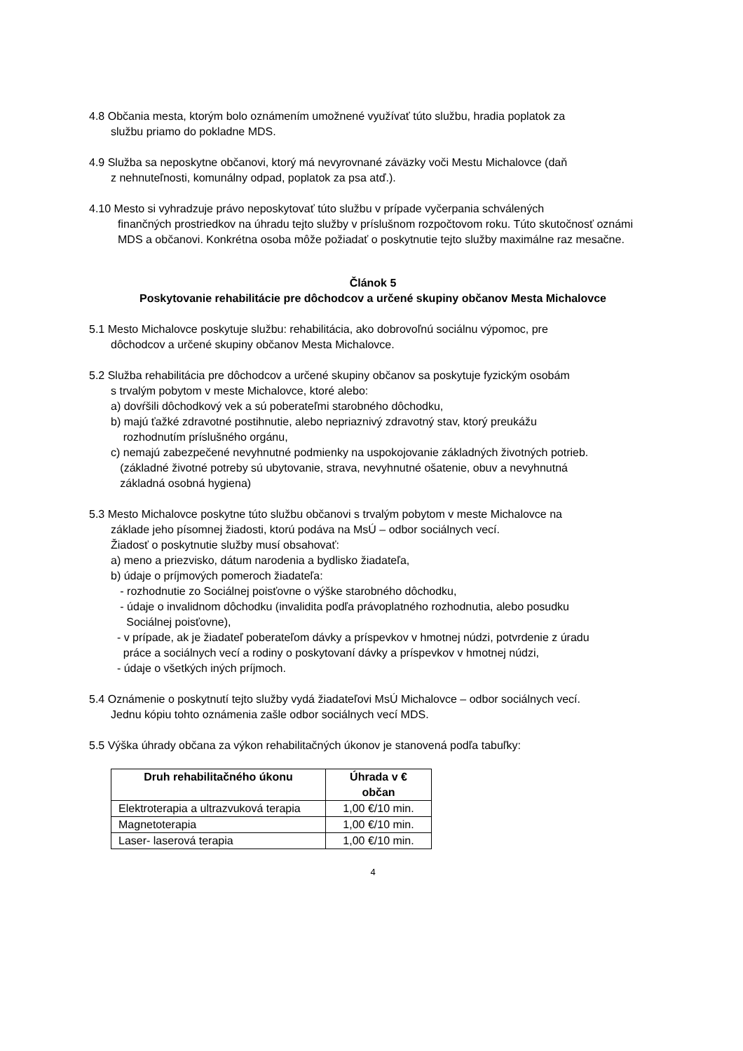4.8 Občania mesta, ktorým bolo oznámením umožnené využívať túto službu, hradia poplatok za
službu priamo do pokladne MDS.
4.9 Služba sa neposkytne občanovi, ktorý má nevyrovnané záväzky voči Mestu Michalovce (daň
z nehnuteľnosti, komunálny odpad, poplatok za psa atď.).
4.10 Mesto si vyhradzuje právo neposkytovať túto službu v prípade vyčerpania schválených
finančných prostriedkov na úhradu tejto služby v príslušnom rozpočtovom roku. Túto skutočnosť oznámi MDS a občanovi. Konkrétna osoba môže požiadať o poskytnutie tejto služby maximálne raz mesačne.
Článok 5
Poskytovanie rehabilitácie pre dôchodcov a určené skupiny občanov Mesta Michalovce
5.1 Mesto Michalovce poskytuje službu: rehabilitácia, ako dobrovoľnú sociálnu výpomoc, pre
dôchodcov a určené skupiny občanov Mesta Michalovce.
5.2 Služba rehabilitácia pre dôchodcov a určené skupiny občanov sa poskytuje fyzickým osobám
s trvalým pobytom v meste Michalovce, ktoré alebo:
a) dovŕšili dôchodkový vek a sú poberateľmi starobného dôchodku,
b) majú ťažké zdravotné postihnutie, alebo nepriaznivý zdravotný stav, ktorý preukážu
rozhodnutím príslušného orgánu,
c) nemajú zabezpečené nevyhnutné podmienky na uspokojovanie základných životných potrieb.
(základné životné potreby sú ubytovanie, strava, nevyhnutné ošatenie, obuv a nevyhnutná
základná osobná hygiena)
5.3 Mesto Michalovce poskytne túto službu občanovi s trvalým pobytom v meste Michalovce na
základe jeho písomnej žiadosti, ktorú podáva na MsÚ – odbor sociálnych vecí.
Žiadosť o poskytnutie služby musí obsahovať:
a) meno a priezvisko, dátum narodenia a bydlisko žiadateľa,
b) údaje o príjmových pomeroch žiadateľa:
- rozhodnutie zo Sociálnej poisťovne o výške starobného dôchodku,
- údaje o invalidnom dôchodku (invalidita podľa právoplatného rozhodnutia, alebo posudku
Sociálnej poisťovne),
- v prípade, ak je žiadateľ poberateľom dávky a príspevkov v hmotnej núdzi, potvrdenie z úradu
práce a sociálnych vecí a rodiny o poskytovaní dávky a príspevkov v hmotnej núdzi,
- údaje o všetkých iných príjmoch.
5.4 Oznámenie o poskytnutí tejto služby vydá žiadateľovi MsÚ Michalovce – odbor sociálnych vecí.
Jednu kópiu tohto oznámenia zašle odbor sociálnych vecí MDS.
5.5 Výška úhrady občana za výkon rehabilitačných úkonov je stanovená podľa tabuľky:
| Druh rehabilitačného úkonu | Úhrada v € občan |
| --- | --- |
| Elektroterapia a ultrazvuková terapia | 1,00 €/10 min. |
| Magnetoterapia | 1,00 €/10 min. |
| Laser- laserová terapia | 1,00 €/10 min. |
4